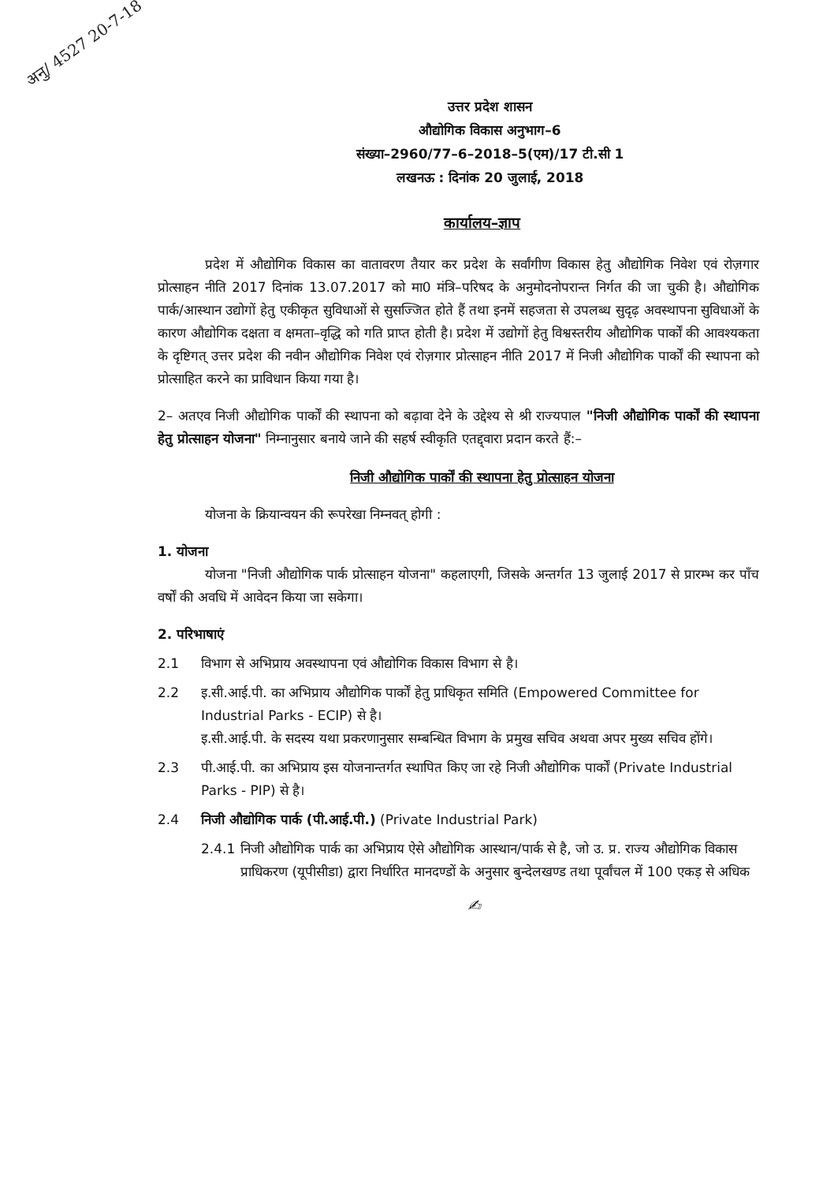अनु/ 4527 20-7-18
उत्तर प्रदेश शासन
औद्योगिक विकास अनुभाग–6
संख्या–2960/77–6–2018–5(एम)/17 टी.सी 1
लखनऊ : दिनांक 20 जुलाई, 2018
कार्यालय–ज्ञाप
प्रदेश में औद्योगिक विकास का वातावरण तैयार कर प्रदेश के सर्वांगीण विकास हेतु औद्योगिक निवेश एवं रोज़गार प्रोत्साहन नीति 2017 दिनांक 13.07.2017 को मा0 मंत्रि–परिषद के अनुमोदनोपरान्त निर्गत की जा चुकी है। औद्योगिक पार्क/आस्थान उद्योगों हेतु एकीकृत सुविधाओं से सुसज्जित होते हैं तथा इनमें सहजता से उपलब्ध सुदृढ़ अवस्थापना सुविधाओं के कारण औद्योगिक दक्षता व क्षमता–वृद्धि को गति प्राप्त होती है। प्रदेश में उद्योगों हेतु विश्वस्तरीय औद्योगिक पार्कों की आवश्यकता के दृष्टिगत् उत्तर प्रदेश की नवीन औद्योगिक निवेश एवं रोज़गार प्रोत्साहन नीति 2017 में निजी औद्योगिक पार्कों की स्थापना को प्रोत्साहित करने का प्राविधान किया गया है।
2– अतएव निजी औद्योगिक पार्कों की स्थापना को बढ़ावा देने के उद्देश्य से श्री राज्यपाल "निजी औद्योगिक पार्कों की स्थापना हेतु प्रोत्साहन योजना" निम्नानुसार बनाये जाने की सहर्ष स्वीकृति एतद्द्वारा प्रदान करते हैं:–
निजी औद्योगिक पार्कों की स्थापना हेतु प्रोत्साहन योजना
योजना के क्रियान्वयन की रूपरेखा निम्नवत् होगी :
1. योजना
योजना "निजी औद्योगिक पार्क प्रोत्साहन योजना" कहलाएगी, जिसके अन्तर्गत 13 जुलाई 2017 से प्रारम्भ कर पाँच वर्षों की अवधि में आवेदन किया जा सकेगा।
2. परिभाषाएं
2.1 विभाग से अभिप्राय अवस्थापना एवं औद्योगिक विकास विभाग से है।
2.2 इ.सी.आई.पी. का अभिप्राय औद्योगिक पार्कों हेतु प्राधिकृत समिति (Empowered Committee for Industrial Parks - ECIP) से है।
इ.सी.आई.पी. के सदस्य यथा प्रकरणानुसार सम्बन्धित विभाग के प्रमुख सचिव अथवा अपर मुख्य सचिव होंगे।
2.3 पी.आई.पी. का अभिप्राय इस योजनान्तर्गत स्थापित किए जा रहे निजी औद्योगिक पार्कों (Private Industrial Parks - PIP) से है।
2.4 निजी औद्योगिक पार्क (पी.आई.पी.) (Private Industrial Park)
2.4.1 निजी औद्योगिक पार्क का अभिप्राय ऐसे औद्योगिक आस्थान/पार्क से है, जो उ. प्र. राज्य औद्योगिक विकास प्राधिकरण (यूपीसीडा) द्वारा निर्धारित मानदण्डों के अनुसार बुन्देलखण्ड तथा पूर्वांचल में 100 एकड़ से अधिक
✍